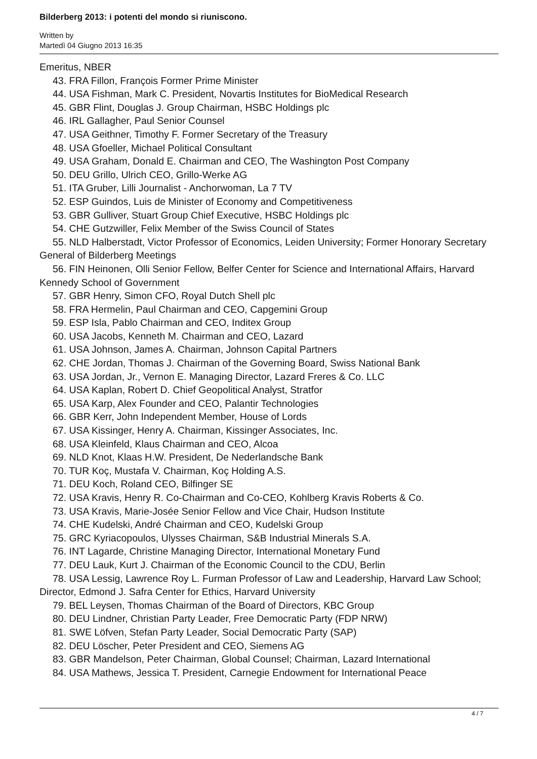Bilderberg 2013: i potenti del mondo si riuniscono.
Written by
Martedì 04 Giugno 2013 16:35
Emeritus, NBER
43. FRA Fillon, François Former Prime Minister
44. USA Fishman, Mark C. President, Novartis Institutes for BioMedical Research
45. GBR Flint, Douglas J. Group Chairman, HSBC Holdings plc
46. IRL Gallagher, Paul Senior Counsel
47. USA Geithner, Timothy F. Former Secretary of the Treasury
48. USA Gfoeller, Michael Political Consultant
49. USA Graham, Donald E. Chairman and CEO, The Washington Post Company
50. DEU Grillo, Ulrich CEO, Grillo-Werke AG
51. ITA Gruber, Lilli Journalist - Anchorwoman, La 7 TV
52. ESP Guindos, Luis de Minister of Economy and Competitiveness
53. GBR Gulliver, Stuart Group Chief Executive, HSBC Holdings plc
54. CHE Gutzwiller, Felix Member of the Swiss Council of States
55. NLD Halberstadt, Victor Professor of Economics, Leiden University; Former Honorary Secretary General of Bilderberg Meetings
56. FIN Heinonen, Olli Senior Fellow, Belfer Center for Science and International Affairs, Harvard Kennedy School of Government
57. GBR Henry, Simon CFO, Royal Dutch Shell plc
58. FRA Hermelin, Paul Chairman and CEO, Capgemini Group
59. ESP Isla, Pablo Chairman and CEO, Inditex Group
60. USA Jacobs, Kenneth M. Chairman and CEO, Lazard
61. USA Johnson, James A. Chairman, Johnson Capital Partners
62. CHE Jordan, Thomas J. Chairman of the Governing Board, Swiss National Bank
63. USA Jordan, Jr., Vernon E. Managing Director, Lazard Freres & Co. LLC
64. USA Kaplan, Robert D. Chief Geopolitical Analyst, Stratfor
65. USA Karp, Alex Founder and CEO, Palantir Technologies
66. GBR Kerr, John Independent Member, House of Lords
67. USA Kissinger, Henry A. Chairman, Kissinger Associates, Inc.
68. USA Kleinfeld, Klaus Chairman and CEO, Alcoa
69. NLD Knot, Klaas H.W. President, De Nederlandsche Bank
70. TUR Koç, Mustafa V. Chairman, Koç Holding A.S.
71. DEU Koch, Roland CEO, Bilfinger SE
72. USA Kravis, Henry R. Co-Chairman and Co-CEO, Kohlberg Kravis Roberts & Co.
73. USA Kravis, Marie-Josée Senior Fellow and Vice Chair, Hudson Institute
74. CHE Kudelski, André Chairman and CEO, Kudelski Group
75. GRC Kyriacopoulos, Ulysses Chairman, S&B Industrial Minerals S.A.
76. INT Lagarde, Christine Managing Director, International Monetary Fund
77. DEU Lauk, Kurt J. Chairman of the Economic Council to the CDU, Berlin
78. USA Lessig, Lawrence Roy L. Furman Professor of Law and Leadership, Harvard Law School; Director, Edmond J. Safra Center for Ethics, Harvard University
79. BEL Leysen, Thomas Chairman of the Board of Directors, KBC Group
80. DEU Lindner, Christian Party Leader, Free Democratic Party (FDP NRW)
81. SWE Löfven, Stefan Party Leader, Social Democratic Party (SAP)
82. DEU Löscher, Peter President and CEO, Siemens AG
83. GBR Mandelson, Peter Chairman, Global Counsel; Chairman, Lazard International
84. USA Mathews, Jessica T. President, Carnegie Endowment for International Peace
4 / 7